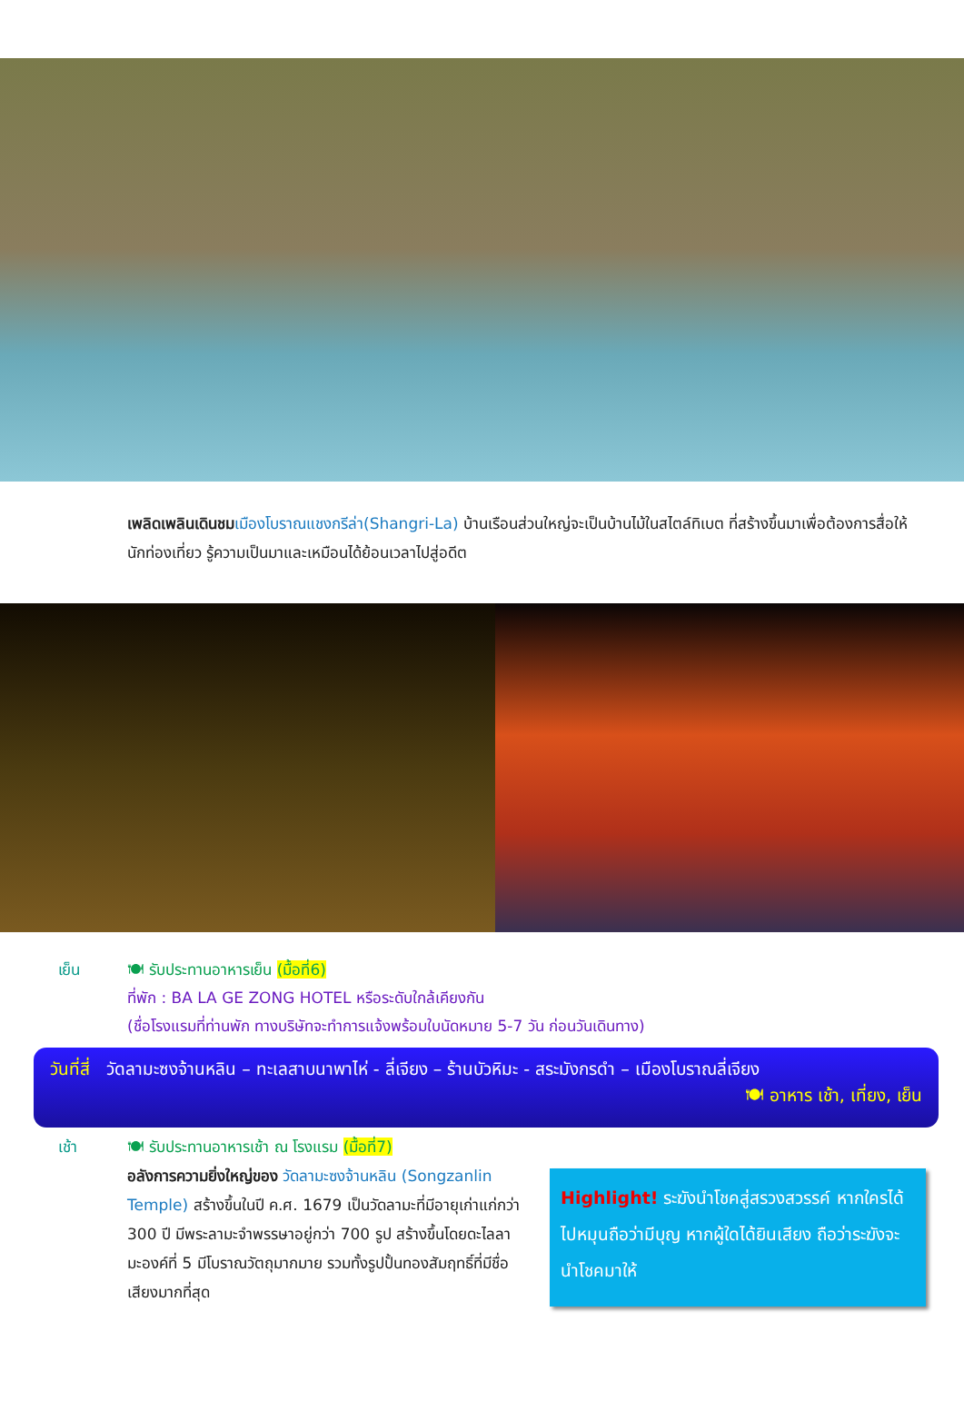เพลิดเพลินเดินชม เมืองโบราณแชงกรีล่า(Shangri-La) บ้านเรือนส่วนใหญ่จะเป็นบ้านไม้ในสไตล์ทิเบต ที่สร้างขึ้นมาเพื่อต้องการสื่อให้นักท่องเที่ยว รู้ความเป็นมาและเหมือนได้ย้อนเวลาไปสู่อดีต
เย็น 🍽 รับประทานอาหารเย็น (มื้อที่6)
ที่พัก : BA LA GE ZONG HOTEL หรือระดับใกล้เคียงกัน
(ชื่อโรงแรมที่ท่านพัก ทางบริษัทจะทำการแจ้งพร้อมใบนัดหมาย 5-7 วัน ก่อนวันเดินทาง)
วันที่สี่ วัดลามะซงจ้านหลิน – ทะเลสาบนาพาไห่ - ลี่เจียง – ร้านบัวหิมะ - สระมังกรดำ – เมืองโบราณลี่เจียง
🍽 อาหาร เช้า, เที่ยง, เย็น
เช้า 🍽 รับประทานอาหารเช้า ณ โรงแรม (มื้อที่7)
อลังการความยิ่งใหญ่ของ วัดลามะซงจ้านหลิน (Songzanlin Temple) สร้างขึ้นในปี ค.ศ. 1679 เป็นวัดลามะที่มีอายุเก่าแก่กว่า 300 ปี มีพระลามะจำพรรษาอยู่กว่า 700 รูป สร้างขึ้นโดยดะไลลามะองค์ที่ 5 มีโบราณวัตถุมากมาย รวมทั้งรูปปั้นทองสัมฤทธิ์ที่มีชื่อเสียงมากที่สุด
Highlight! ระฆังนำโชคสู่สรวงสวรรค์ หากใครได้ไปหมุนถือว่ามีบุญ หากผู้ใดได้ยินเสียง ถือว่าระฆังจะนำโชคมาให้